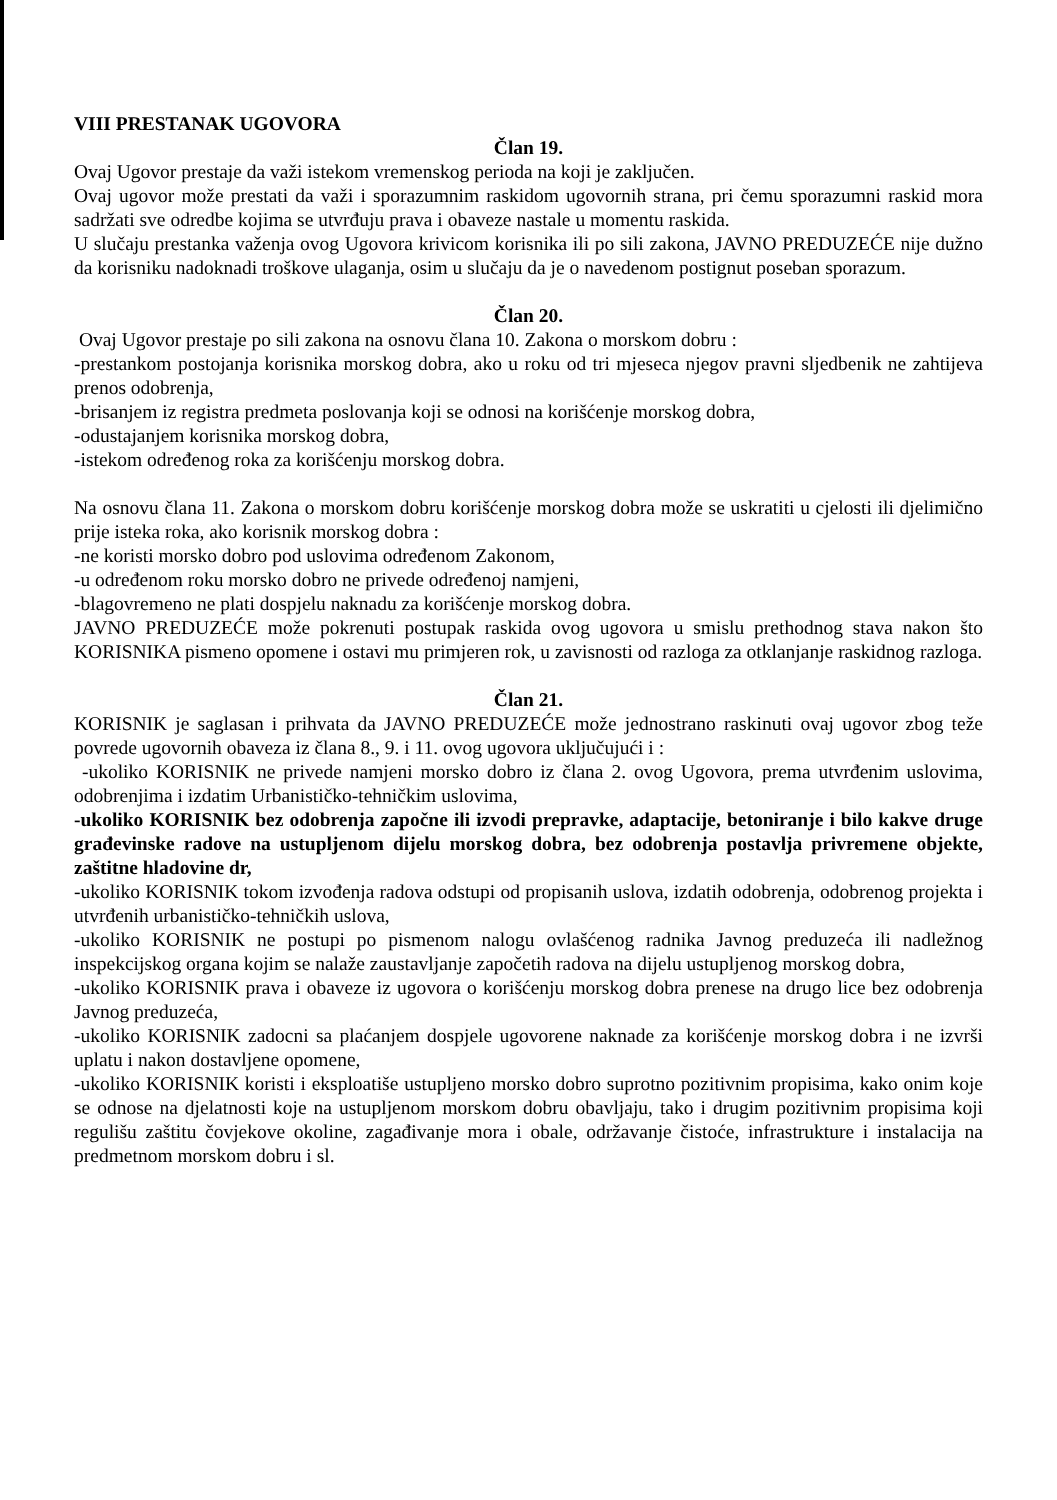VIII PRESTANAK UGOVORA
Član 19.
Ovaj Ugovor prestaje da važi istekom vremenskog perioda na koji je zaključen.
Ovaj ugovor može prestati da važi i sporazumnim raskidom ugovornih strana, pri čemu sporazumni raskid mora sadržati sve odredbe kojima se utvrđuju prava i obaveze nastale u momentu raskida.
U slučaju prestanka važenja ovog Ugovora krivicom korisnika ili po sili zakona, JAVNO PREDUZEĆE nije dužno da korisniku nadoknadi troškove ulaganja, osim u slučaju da je o navedenom postignut poseban sporazum.
Član 20.
Ovaj Ugovor prestaje po sili zakona na osnovu člana 10. Zakona o morskom dobru :
-prestankom postojanja korisnika morskog dobra, ako u roku od tri mjeseca njegov pravni sljedbenik ne zahtijeva prenos odobrenja,
-brisanjem iz registra predmeta poslovanja koji se odnosi na korišćenje morskog dobra,
-odustajanjem korisnika morskog dobra,
-istekom određenog roka za korišćenju morskog dobra.
Na osnovu člana 11. Zakona o morskom dobru korišćenje morskog dobra može se uskratiti u cjelosti ili djelimično prije isteka roka, ako korisnik morskog dobra :
-ne koristi morsko dobro pod uslovima određenom Zakonom,
-u određenom roku morsko dobro ne privede određenoj namjeni,
-blagovremeno ne plati dospjelu naknadu za korišćenje morskog dobra.
JAVNO PREDUZEĆE može pokrenuti postupak raskida ovog ugovora u smislu prethodnog stava nakon što KORISNIKA pismeno opomene i ostavi mu primjeren rok, u zavisnosti od razloga za otklanjanje raskidnog razloga.
Član 21.
KORISNIK je saglasan i prihvata da JAVNO PREDUZEĆE može jednostrano raskinuti ovaj ugovor zbog teže povrede ugovornih obaveza iz člana 8., 9. i 11. ovog ugovora uključujući i :
-ukoliko KORISNIK ne privede namjeni morsko dobro iz člana 2. ovog Ugovora, prema utvrđenim uslovima, odobrenjima i izdatim Urbanističko-tehničkim uslovima,
-ukoliko KORISNIK bez odobrenja započne ili izvodi prepravke, adaptacije, betoniranje i bilo kakve druge građevinske radove na ustupljenom dijelu morskog dobra, bez odobrenja postavlja privremene objekte, zaštitne hladovine dr,
-ukoliko KORISNIK tokom izvođenja radova odstupi od propisanih uslova, izdatih odobrenja, odobrenog projekta i utvrđenih urbanističko-tehničkih uslova,
-ukoliko KORISNIK ne postupi po pismenom nalogu ovlašćenog radnika Javnog preduzeća ili nadležnog inspekcijskog organa kojim se nalaže zaustavljanje započetih radova na dijelu ustupljenog morskog dobra,
-ukoliko KORISNIK prava i obaveze iz ugovora o korišćenju morskog dobra prenese na drugo lice bez odobrenja Javnog preduzeća,
-ukoliko KORISNIK zadocni sa plaćanjem dospjele ugovorene naknade za korišćenje morskog dobra i ne izvrši uplatu i nakon dostavljene opomene,
-ukoliko KORISNIK koristi i eksploatiše ustupljeno morsko dobro suprotno pozitivnim propisima, kako onim koje se odnose na djelatnosti koje na ustupljenom morskom dobru obavljaju, tako i drugim pozitivnim propisima koji regulišu zaštitu čovjekove okoline, zagađivanje mora i obale, održavanje čistoće, infrastrukture i instalacija na predmetnom morskom dobru i sl.